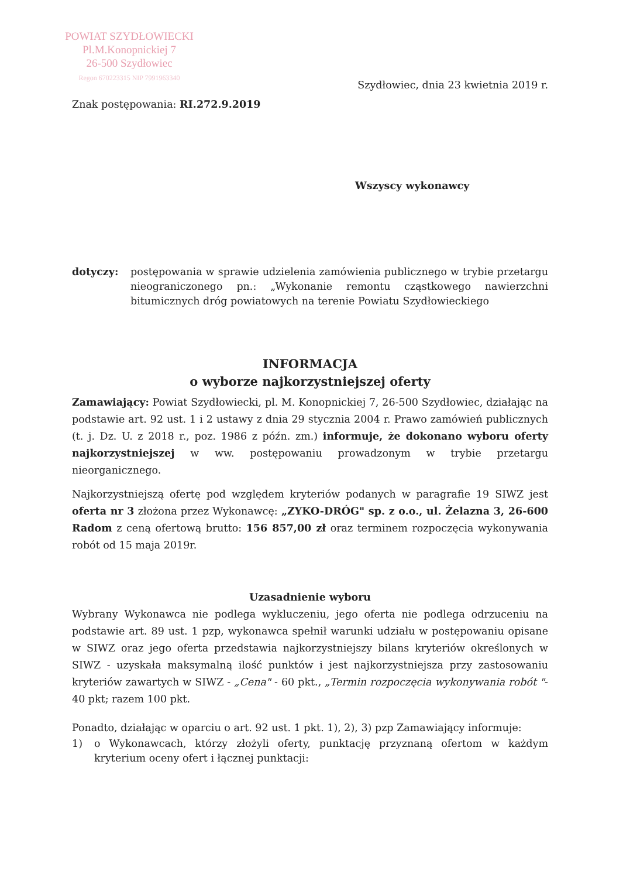POWIAT SZYDŁOWIECKI
Pl.M.Konopnickiej 7
26-500 Szydłowiec
Regon 670223315 NIP 7991963340
Szydłowiec, dnia 23 kwietnia 2019 r.
Znak postępowania: RI.272.9.2019
Wszyscy wykonawcy
dotyczy: postępowania w sprawie udzielenia zamówienia publicznego w trybie przetargu nieograniczonego pn.: „Wykonanie remontu cząstkowego nawierzchni bitumicznych dróg powiatowych na terenie Powiatu Szydłowieckiego
INFORMACJA
o wyborze najkorzystniejszej oferty
Zamawiający: Powiat Szydłowiecki, pl. M. Konopnickiej 7, 26-500 Szydłowiec, działając na podstawie art. 92 ust. 1 i 2 ustawy z dnia 29 stycznia 2004 r. Prawo zamówień publicznych (t. j. Dz. U. z 2018 r., poz. 1986 z późn. zm.) informuje, że dokonano wyboru oferty najkorzystniejszej w ww. postępowaniu prowadzonym w trybie przetargu nieorganicznego.
Najkorzystniejszą ofertę pod względem kryteriów podanych w paragrafie 19 SIWZ jest oferta nr 3 złożona przez Wykonawcę: „ZYKO-DRÓG" sp. z o.o., ul. Żelazna 3, 26-600 Radom z ceną ofertową brutto: 156 857,00 zł oraz terminem rozpoczęcia wykonywania robót od 15 maja 2019r.
Uzasadnienie wyboru
Wybrany Wykonawca nie podlega wykluczeniu, jego oferta nie podlega odrzuceniu na podstawie art. 89 ust. 1 pzp, wykonawca spełnił warunki udziału w postępowaniu opisane w SIWZ oraz jego oferta przedstawia najkorzystniejszy bilans kryteriów określonych w SIWZ - uzyskała maksymalną ilość punktów i jest najkorzystniejsza przy zastosowaniu kryteriów zawartych w SIWZ - „Cena" - 60 pkt., „Termin rozpoczęcia wykonywania robót "- 40 pkt; razem 100 pkt.
Ponadto, działając w oparciu o art. 92 ust. 1 pkt. 1), 2), 3) pzp Zamawiający informuje:
1) o Wykonawcach, którzy złożyli oferty, punktację przyznaną ofertom w każdym kryterium oceny ofert i łącznej punktacji: